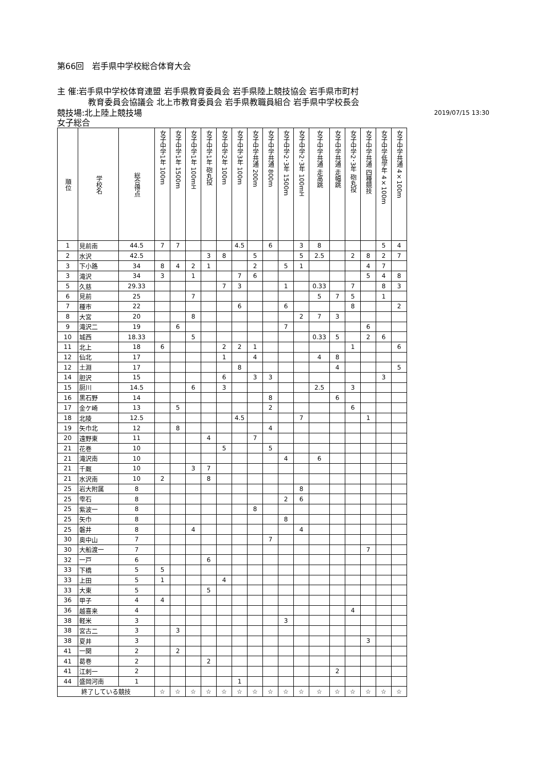第66回　岩手県中学校総合体育大会
主 催:岩手県中学校体育連盟 岩手県教育委員会 岩手県陸上競技協会 岩手県市町村
教育委員会協議会 北上市教育委員会 岩手県教職員組合 岩手県中学校長会
競技場:北上陸上競技場 2019/07/15 13:30
女子総合
| 順位 | 学校名 | 総合得点 | 女子中学1年 100m | 女子中学1年 1500m | 女子中学1年 100mH | 女子中学1年 砲丸投 | 女子中学2年 100m | 女子中学3年 100m | 女子中学共通 200m | 女子中学共通 800m | 女子中学2･3年 1500m | 女子中学2･3年 100mH | 女子中学共通 走高跳 | 女子中学共通 走幅跳 | 女子中学2･3年 砲丸投 | 女子中学共通 四種競技 | 女子中学低学年 4×100m | 女子中学共通 4×100m |
| --- | --- | --- | --- | --- | --- | --- | --- | --- | --- | --- | --- | --- | --- | --- | --- | --- | --- | --- |
| 1 | 見前南 | 44.5 | 7 | 7 | | | | 4.5 | | 6 | | 3 | 8 | | | | 5 | 4 |
| 2 | 水沢 | 42.5 | | | | 3 | 8 | | 5 | | | 5 | 2.5 | | 2 | 8 | 2 | 7 |
| 3 | 下小路 | 34 | 8 | 4 | 2 | 1 | | | 2 | | 5 | 1 | | | | 4 | 7 | |
| 3 | 滝沢 | 34 | 3 | | 1 | | | 7 | 6 | | | | | | | 5 | 4 | 8 |
| 5 | 久慈 | 29.33 | | | | | 7 | 3 | | | 1 | | 0.33 | | 7 | | 8 | 3 |
| 6 | 見前 | 25 | | | 7 | | | | | | | | 5 | 7 | 5 | | 1 | |
| 7 | 種市 | 22 | | | | | | 6 | | | 6 | | | | 8 | | | 2 |
| 8 | 大宮 | 20 | | | 8 | | | | | | | 2 | 7 | 3 | | | | |
| 9 | 滝沢二 | 19 | | 6 | | | | | | | 7 | | | | | 6 | | |
| 10 | 城西 | 18.33 | | | 5 | | | | | | | | 0.33 | 5 | | 2 | 6 | |
| 11 | 北上 | 18 | 6 | | | | 2 | 2 | 1 | | | | | | 1 | | | 6 |
| 12 | 仙北 | 17 | | | | | 1 | | 4 | | | | 4 | 8 | | | | |
| 12 | 土淵 | 17 | | | | | | 8 | | | | | | 4 | | | | 5 |
| 14 | 胆沢 | 15 | | | | | 6 | | 3 | 3 | | | | | | | 3 | |
| 15 | 厨川 | 14.5 | | | 6 | | 3 | | | | | | 2.5 | | 3 | | | |
| 16 | 黒石野 | 14 | | | | | | | | 8 | | | | 6 | | | | |
| 17 | 金ケ崎 | 13 | | 5 | | | | | | 2 | | | | | 6 | | | |
| 18 | 北陵 | 12.5 | | | | | | 4.5 | | | | 7 | | | | 1 | | |
| 19 | 矢巾北 | 12 | | 8 | | | | | | 4 | | | | | | | | |
| 20 | 遠野東 | 11 | | | | 4 | | | 7 | | | | | | | | | |
| 21 | 花巻 | 10 | | | | | 5 | | | 5 | | | | | | | | |
| 21 | 滝沢南 | 10 | | | | | | | | | 4 | | 6 | | | | | |
| 21 | 千厩 | 10 | | | 3 | 7 | | | | | | | | | | | | |
| 21 | 水沢南 | 10 | 2 | | | 8 | | | | | | | | | | | | |
| 25 | 岩大附属 | 8 | | | | | | | | | | 8 | | | | | | |
| 25 | 雫石 | 8 | | | | | | | | | 2 | 6 | | | | | | |
| 25 | 紫波一 | 8 | | | | | | | 8 | | | | | | | | | |
| 25 | 矢巾 | 8 | | | | | | | | | 8 | | | | | | | |
| 25 | 磐井 | 8 | | | 4 | | | | | | | 4 | | | | | | |
| 30 | 奥中山 | 7 | | | | | | | | 7 | | | | | | | | |
| 30 | 大船渡一 | 7 | | | | | | | | | | | | | | 7 | | |
| 32 | 一戸 | 6 | | | | 6 | | | | | | | | | | | | |
| 33 | 下橋 | 5 | 5 | | | | | | | | | | | | | | | |
| 33 | 上田 | 5 | 1 | | | | 4 | | | | | | | | | | | |
| 33 | 大東 | 5 | | | | 5 | | | | | | | | | | | | |
| 36 | 甲子 | 4 | 4 | | | | | | | | | | | | | | | |
| 36 | 越喜来 | 4 | | | | | | | | | | | | | 4 | | | |
| 38 | 軽米 | 3 | | | | | | | | | 3 | | | | | | | |
| 38 | 宮古二 | 3 | | 3 | | | | | | | | | | | | | | |
| 38 | 夏井 | 3 | | | | | | | | | | | | | | 3 | | |
| 41 | 一関 | 2 | | 2 | | | | | | | | | | | | | | |
| 41 | 葛巻 | 2 | | | | 2 | | | | | | | | | | | | |
| 41 | 江刺一 | 2 | | | | | | | | | | | | 2 | | | | |
| 44 | 盛岡河南 | 1 | | | | | | 1 | | | | | | | | | | |
| 終了している競技 | | | ☆ | ☆ | ☆ | ☆ | ☆ | ☆ | ☆ | ☆ | ☆ | ☆ | ☆ | ☆ | ☆ | ☆ | ☆ | ☆ |